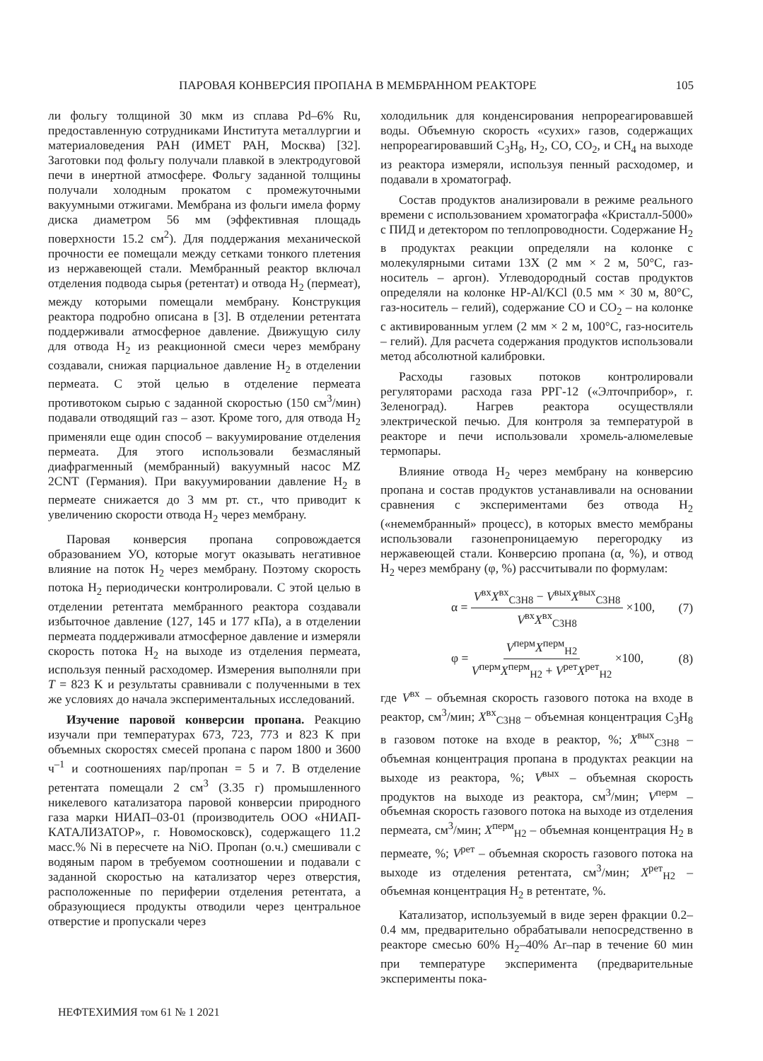ПАРОВАЯ КОНВЕРСИЯ ПРОПАНА В МЕМБРАННОМ РЕАКТОРЕ 105
ли фольгу толщиной 30 мкм из сплава Pd–6% Ru, предоставленную сотрудниками Института металлургии и материаловедения РАН (ИМЕТ РАН, Москва) [32]. Заготовки под фольгу получали плавкой в электродуговой печи в инертной атмосфере. Фольгу заданной толщины получали холодным прокатом с промежуточными вакуумными отжигами. Мембрана из фольги имела форму диска диаметром 56 мм (эффективная площадь поверхности 15.2 см<sup>2</sup>). Для поддержания механической прочности ее помещали между сетками тонкого плетения из нержавеющей стали. Мембранный реактор включал отделения подвода сырья (ретентат) и отвода H<sub>2</sub> (пермеат), между которыми помещали мембрану. Конструкция реактора подробно описана в [3]. В отделении ретентата поддерживали атмосферное давление. Движущую силу для отвода H<sub>2</sub> из реакционной смеси через мембрану создавали, снижая парциальное давление H<sub>2</sub> в отделении пермеата. С этой целью в отделение пермеата противотоком сырью с заданной скоростью (150 см<sup>3</sup>/мин) подавали отводящий газ – азот. Кроме того, для отвода H<sub>2</sub> применяли еще один способ – вакуумирование отделения пермеата. Для этого использовали безмасляный диафрагменный (мембранный) вакуумный насос MZ 2CNT (Германия). При вакуумировании давление H<sub>2</sub> в пермеате снижается до 3 мм рт. ст., что приводит к увеличению скорости отвода H<sub>2</sub> через мембрану.
Паровая конверсия пропана сопровождается образованием УО, которые могут оказывать негативное влияние на поток H<sub>2</sub> через мембрану. Поэтому скорость потока H<sub>2</sub> периодически контролировали. С этой целью в отделении ретентата мембранного реактора создавали избыточное давление (127, 145 и 177 кПа), а в отделении пермеата поддерживали атмосферное давление и измеряли скорость потока H<sub>2</sub> на выходе из отделения пермеата, используя пенный расходомер. Измерения выполняли при T = 823 K и результаты сравнивали с полученными в тех же условиях до начала экспериментальных исследований.
Изучение паровой конверсии пропана. Реакцию изучали при температурах 673, 723, 773 и 823 K при объемных скоростях смесей пропана с паром 1800 и 3600 ч<sup>–1</sup> и соотношениях пар/пропан = 5 и 7. В отделение ретентата помещали 2 см<sup>3</sup> (3.35 г) промышленного никелевого катализатора паровой конверсии природного газа марки НИАП–03-01 (производитель ООО «НИАП-КАТАЛИЗАТОР», г. Новомосковск), содержащего 11.2 масс.% Ni в пересчете на NiO. Пропан (о.ч.) смешивали с водяным паром в требуемом соотношении и подавали с заданной скоростью на катализатор через отверстия, расположенные по периферии отделения ретентата, а образующиеся продукты отводили через центральное отверстие и пропускали через
холодильник для конденсирования непрореагировавшей воды. Объемную скорость «сухих» газов, содержащих непрореагировавший C<sub>3</sub>H<sub>8</sub>, H<sub>2</sub>, CO, CO<sub>2</sub>, и CH<sub>4</sub> на выходе из реактора измеряли, используя пенный расходомер, и подавали в хроматограф.
Состав продуктов анализировали в режиме реального времени с использованием хроматографа «Кристалл-5000» с ПИД и детектором по теплопроводности. Содержание H<sub>2</sub> в продуктах реакции определяли на колонке с молекулярными ситами 13X (2 мм × 2 м, 50°C, газ-носитель – аргон). Углеводородный состав продуктов определяли на колонке HP-Al/KCl (0.5 мм × 30 м, 80°C, газ-носитель – гелий), содержание CO и CO<sub>2</sub> – на колонке с активированным углем (2 мм × 2 м, 100°C, газ-носитель – гелий). Для расчета содержания продуктов использовали метод абсолютной калибровки.
Расходы газовых потоков контролировали регуляторами расхода газа РРГ-12 («Элточприбор», г. Зеленоград). Нагрев реактора осуществляли электрической печью. Для контроля за температурой в реакторе и печи использовали хромель-алюмелевые термопары.
Влияние отвода H<sub>2</sub> через мембрану на конверсию пропана и состав продуктов устанавливали на основании сравнения с экспериментами без отвода H<sub>2</sub> («немембранный» процесс), в которых вместо мембраны использовали газонепроницаемую перегородку из нержавеющей стали. Конверсию пропана (α, %), и отвод H<sub>2</sub> через мембрану (φ, %) рассчитывали по формулам:
α = V<sup>вх</sup>X<sup>вх</sup><sub>C3H8</sub> − V<sup>вых</sup>X<sup>вых</sup><sub>C3H8</sub> V<sup>вх</sup>X<sup>вх</sup><sub>C3H8</sub> ×100, (7)
φ = V<sup>перм</sup>X<sup>перм</sup><sub>H2</sub> V<sup>перм</sup>X<sup>перм</sup><sub>H2</sub> + V<sup>рет</sup>X<sup>рет</sup><sub>H2</sub> ×100, (8)
где V<sup>вх</sup> – объемная скорость газового потока на входе в реактор, см<sup>3</sup>/мин; X<sup>вх</sup><sub>C3H8</sub> – объемная концентрация C<sub>3</sub>H<sub>8</sub> в газовом потоке на входе в реактор, %; X<sup>вых</sup><sub>C3H8</sub> – объемная концентрация пропана в продуктах реакции на выходе из реактора, %; V<sup>вых</sup> – объемная скорость продуктов на выходе из реактора, см<sup>3</sup>/мин; V<sup>перм</sup> – объемная скорость газового потока на выходе из отделения пермеата, см<sup>3</sup>/мин; X<sup>перм</sup><sub>H2</sub> – объемная концентрация H<sub>2</sub> в пермеате, %; V<sup>рет</sup> – объемная скорость газового потока на выходе из отделения ретентата, см<sup>3</sup>/мин; X<sup>рет</sup><sub>H2</sub> – объемная концентрация H<sub>2</sub> в ретентате, %.
Катализатор, используемый в виде зерен фракции 0.2–0.4 мм, предварительно обрабатывали непосредственно в реакторе смесью 60% H<sub>2</sub>–40% Ar–пар в течение 60 мин при температуре эксперимента (предварительные эксперименты пока-
НЕФТЕХИМИЯ том 61 № 1 2021